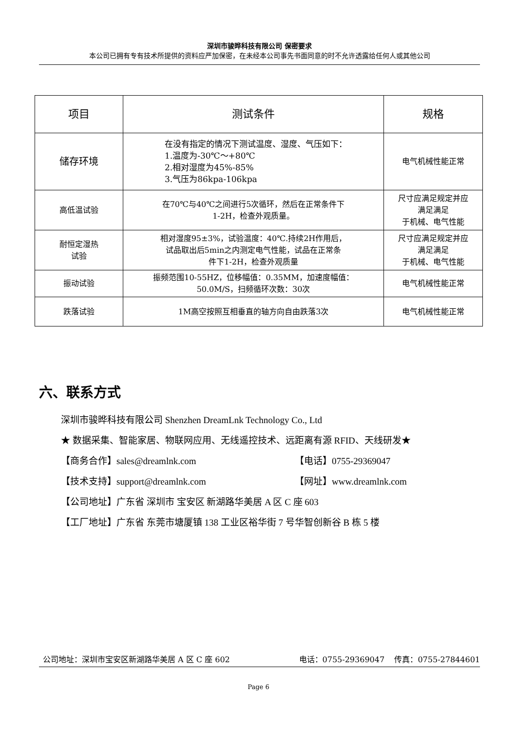深圳市骏晔科技有限公司 保密要求
本公司已拥有专有技术所提供的资料应严加保密，在未经本公司事先书面同意的时不允许透露给任何人或其他公司
| 项目 | 测试条件 | 规格 |
| --- | --- | --- |
| 储存环境 | 在没有指定的情况下测试温度、湿度、气压如下： 1.温度为-30℃～+80℃ 2.相对湿度为45%-85% 3.气压为86kpa-106kpa | 电气机械性能正常 |
| 高低温试验 | 在70℃与40℃之间进行5次循环，然后在正常条件下 1-2H，检查外观质量。 | 尺寸应满足规定并应 满足满足 于机械、电气性能 |
| 耐恒定湿热 试验 | 相对湿度95±3%，试验温度：40℃.持续2H作用后， 试品取出后5min之内测定电气性能，试品在正常条 件下1-2H，检查外观质量 | 尺寸应满足规定并应 满足满足 于机械、电气性能 |
| 振动试验 | 振频范围10-55HZ，位移幅值：0.35MM，加速度幅值： 50.0M/S，扫频循环次数：30次 | 电气机械性能正常 |
| 跌落试验 | 1M高空按照互相垂直的轴方向自由跌落3次 | 电气机械性能正常 |
六、联系方式
深圳市骏晔科技有限公司 Shenzhen DreamLnk Technology Co., Ltd
★ 数据采集、智能家居、物联网应用、无线遥控技术、远距离有源 RFID、天线研发★
【商务合作】sales@dreamlnk.com 【电话】0755-29369047
【技术支持】support@dreamlnk.com 【网址】www.dreamlnk.com
【公司地址】广东省 深圳市 宝安区 新湖路华美居 A 区 C 座 603
【工厂地址】广东省 东莞市塘厦镇 138 工业区裕华街 7 号华智创新谷 B 栋 5 楼
公司地址：深圳市宝安区新湖路华美居 A 区 C 座 602 电话：0755-29369047 传真：0755-27844601
Page 6